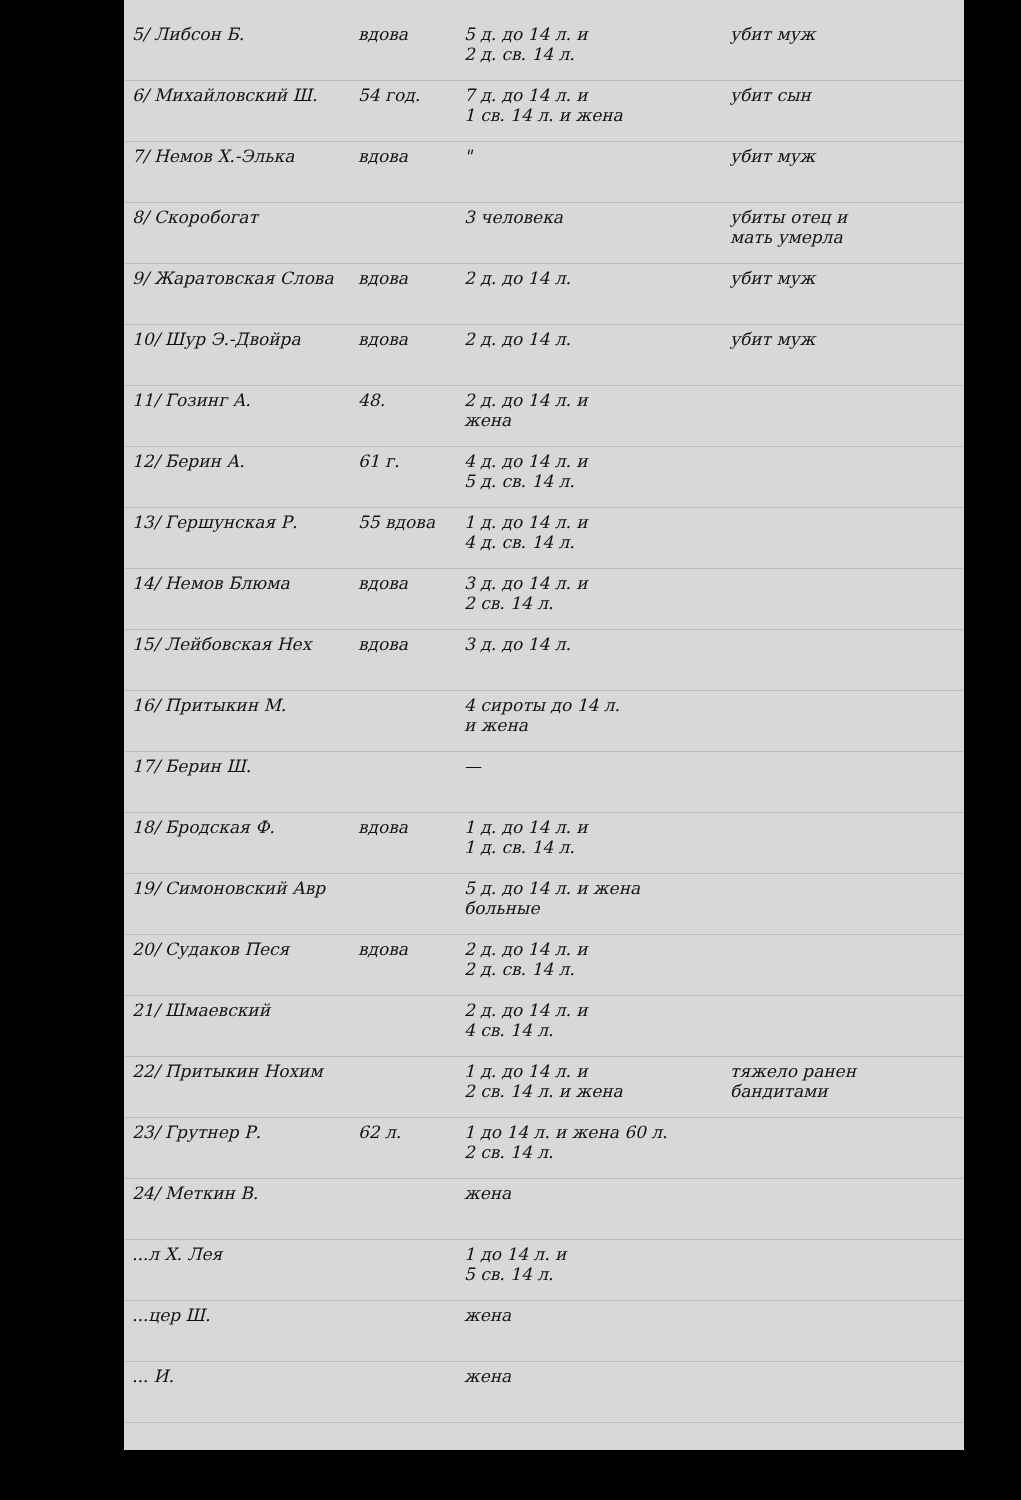| 5/ Либсон Б. | вдова | 5 д. до 14 л. и 2 д. св. 14 л. | убит муж |
| 6/ Михайловский Ш. | 54 год. | 7 д. до 14 л. и 1 св. 14 л. и жена | убит сын |
| 7/ Немов Х.-Элька | вдова | " | убит муж |
| 8/ Скоробогат | | 3 человека | убиты отец и мать умерла |
| 9/ Жаратовская Слова | вдова | 2 д. до 14 л. | убит муж |
| 10/ Шур Э.-Двойра | вдова | 2 д. до 14 л. | убит муж |
| 11/ Гозинг А. | 48. | 2 д. до 14 л. и жена | |
| 12/ Берин А. | 61 г. | 4 д. до 14 л. и 5 д. св. 14 л. | |
| 13/ Гершунская Р. | 55 вдова | 1 д. до 14 л. и 4 д. св. 14 л. | |
| 14/ Немов Блюма | вдова | 3 д. до 14 л. и 2 св. 14 л. | |
| 15/ Лейбовская Нех | вдова | 3 д. до 14 л. | |
| 16/ Притыкин М. | | 4 сироты до 14 л. и жена | |
| 17/ Берин Ш. | | — | |
| 18/ Бродская Ф. | вдова | 1 д. до 14 л. и 1 д. св. 14 л. | |
| 19/ Симоновский Авр | | 5 д. до 14 л. и жена больные | |
| 20/ Судаков Песя | вдова | 2 д. до 14 л. и 2 д. св. 14 л. | |
| 21/ Шмаевский | | 2 д. до 14 л. и 4 св. 14 л. | |
| 22/ Притыкин Нохим | | 1 д. до 14 л. и 2 св. 14 л. и жена | тяжело ранен бандитами |
| 23/ Грутнер Р. | 62 л. | 1 до 14 л. и жена 60 л. 2 св. 14 л. | |
| 24/ Меткин В. | | жена | |
| ...л Х. Лея | | 1 до 14 л. и 5 св. 14 л. | |
| ...цер Ш. | | жена | |
| ... И. | | жена | |